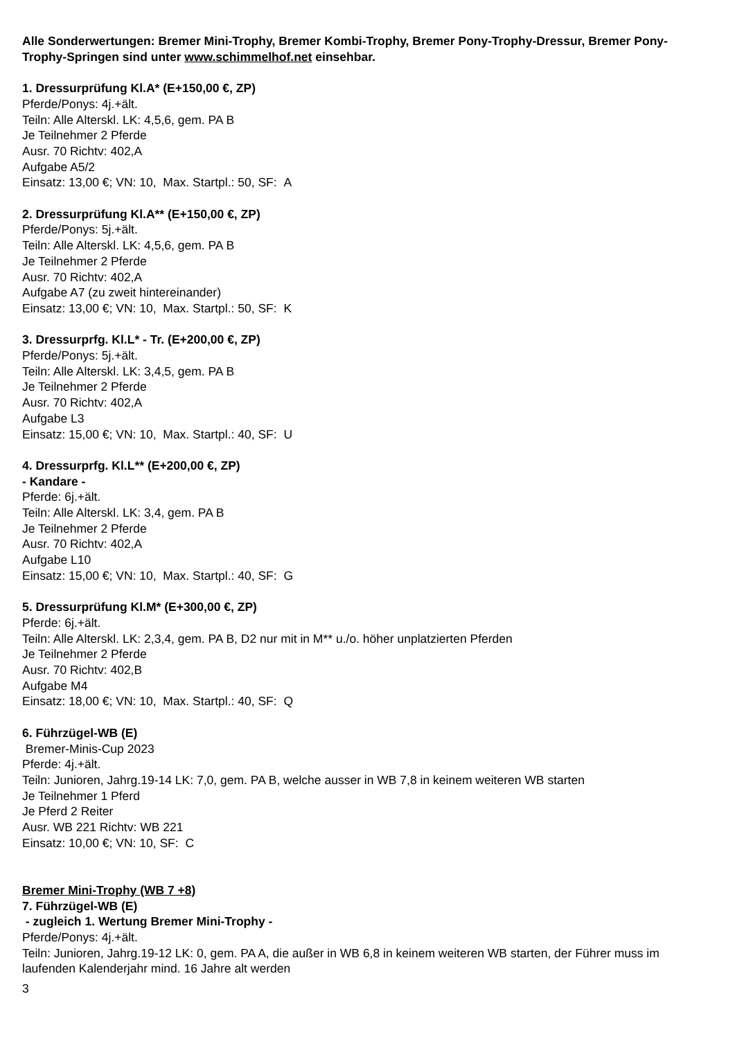Alle Sonderwertungen: Bremer Mini-Trophy, Bremer Kombi-Trophy, Bremer Pony-Trophy-Dressur, Bremer Pony-Trophy-Springen sind unter www.schimmelhof.net einsehbar.
1. Dressurprüfung Kl.A* (E+150,00 €, ZP)
Pferde/Ponys: 4j.+ält.
Teiln: Alle Alterskl. LK: 4,5,6, gem. PA B
Je Teilnehmer 2 Pferde
Ausr. 70 Richtv: 402,A
Aufgabe A5/2
Einsatz: 13,00 €; VN: 10, Max. Startpl.: 50, SF: A
2. Dressurprüfung Kl.A** (E+150,00 €, ZP)
Pferde/Ponys: 5j.+ält.
Teiln: Alle Alterskl. LK: 4,5,6, gem. PA B
Je Teilnehmer 2 Pferde
Ausr. 70 Richtv: 402,A
Aufgabe A7 (zu zweit hintereinander)
Einsatz: 13,00 €; VN: 10, Max. Startpl.: 50, SF: K
3. Dressurprfg. Kl.L* - Tr. (E+200,00 €, ZP)
Pferde/Ponys: 5j.+ält.
Teiln: Alle Alterskl. LK: 3,4,5, gem. PA B
Je Teilnehmer 2 Pferde
Ausr. 70 Richtv: 402,A
Aufgabe L3
Einsatz: 15,00 €; VN: 10, Max. Startpl.: 40, SF: U
4. Dressurprfg. Kl.L** (E+200,00 €, ZP)
- Kandare -
Pferde: 6j.+ält.
Teiln: Alle Alterskl. LK: 3,4, gem. PA B
Je Teilnehmer 2 Pferde
Ausr. 70 Richtv: 402,A
Aufgabe L10
Einsatz: 15,00 €; VN: 10, Max. Startpl.: 40, SF: G
5. Dressurprüfung Kl.M* (E+300,00 €, ZP)
Pferde: 6j.+ält.
Teiln: Alle Alterskl. LK: 2,3,4, gem. PA B, D2 nur mit in M** u./o. höher unplatzierten Pferden
Je Teilnehmer 2 Pferde
Ausr. 70 Richtv: 402,B
Aufgabe M4
Einsatz: 18,00 €; VN: 10, Max. Startpl.: 40, SF: Q
6. Führzügel-WB (E)
Bremer-Minis-Cup 2023
Pferde: 4j.+ält.
Teiln: Junioren, Jahrg.19-14 LK: 7,0, gem. PA B, welche ausser in WB 7,8 in keinem weiteren WB starten
Je Teilnehmer 1 Pferd
Je Pferd 2 Reiter
Ausr. WB 221 Richtv: WB 221
Einsatz: 10,00 €; VN: 10, SF: C
Bremer Mini-Trophy (WB 7 +8)
7. Führzügel-WB (E)
- zugleich 1. Wertung Bremer Mini-Trophy -
Pferde/Ponys: 4j.+ält.
Teiln: Junioren, Jahrg.19-12 LK: 0, gem. PA A, die außer in WB 6,8 in keinem weiteren WB starten, der Führer muss im laufenden Kalenderjahr mind. 16 Jahre alt werden
3